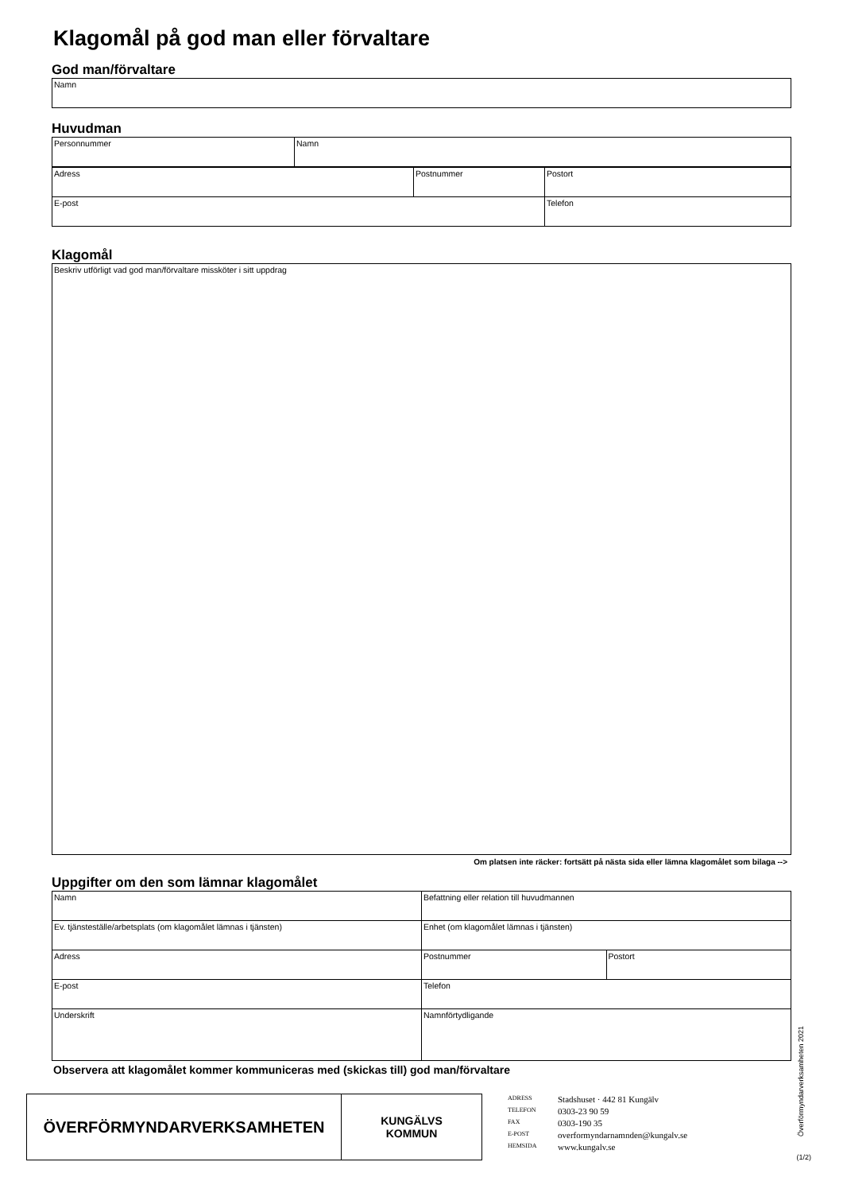Klagomål på god man eller förvaltare
God man/förvaltare
| Namn |
Huvudman
| Personnummer | Namn |
| Adress | Postnummer | Postort |
| E-post | | Telefon |
Klagomål
| Beskriv utförligt vad god man/förvaltare missköter i sitt uppdrag |
Om platsen inte räcker: fortsätt på nästa sida eller lämna klagomålet som bilaga -->
Uppgifter om den som lämnar klagomålet
| Namn | Befattning eller relation till huvudmannen | |
| Ev. tjänsteställe/arbetsplats (om klagomålet lämnas i tjänsten) | Enhet (om klagomålet lämnas i tjänsten) | |
| Adress | Postnummer | Postort |
| E-post | Telefon | |
| Underskrift | Namnförtydligande | |
Observera att klagomålet kommer kommuniceras med (skickas till) god man/förvaltare
ÖVERFÖRMYNDARVERKSAMHETEN
KUNGÄLVS
KOMMUN
| ADRESS | Stadshuset · 442 81 Kungälv |
| TELEFON | 0303-23 90 59 |
| FAX | 0303-190 35 |
| E-POST | overformyndarnamnden@kungalv.se |
| HEMSIDA | www.kungalv.se |
Överförmyndarverksamheten 2021
(1/2)